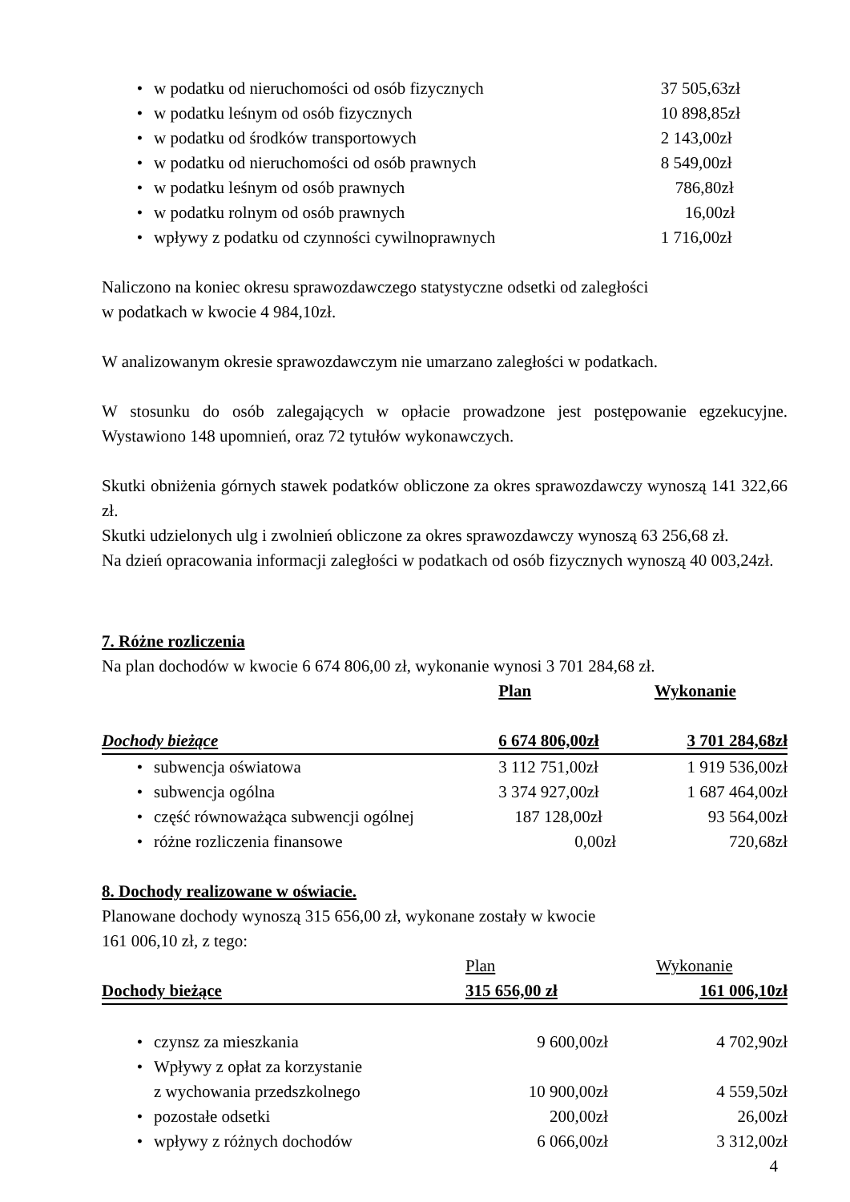| • | w podatku od nieruchomości od osób fizycznych | 37 505,63zł |
| • | w podatku leśnym od osób fizycznych | 10 898,85zł |
| • | w podatku od środków transportowych | 2 143,00zł |
| • | w podatku od nieruchomości od osób prawnych | 8 549,00zł |
| • | w podatku leśnym od osób prawnych | 786,80zł |
| • | w podatku rolnym od osób prawnych | 16,00zł |
| • | wpływy z podatku od czynności cywilnoprawnych | 1 716,00zł |
Naliczono na koniec okresu sprawozdawczego statystyczne odsetki od zaległości
w podatkach w kwocie 4 984,10zł.
W analizowanym okresie sprawozdawczym nie umarzano zaległości w podatkach.
W stosunku do osób zalegających w opłacie prowadzone jest postępowanie egzekucyjne. Wystawiono 148 upomnień, oraz 72 tytułów wykonawczych.
Skutki obniżenia górnych stawek podatków obliczone za okres sprawozdawczy wynoszą 141 322,66 zł.
Skutki udzielonych ulg i zwolnień obliczone za okres sprawozdawczy wynoszą 63 256,68 zł.
Na dzień opracowania informacji zaległości w podatkach od osób fizycznych wynoszą 40 003,24zł.
7. Różne rozliczenia
Na plan dochodów w kwocie 6 674 806,00 zł, wykonanie wynosi 3 701 284,68 zł.
| | | Plan | Wykonanie |
| Dochody bieżące | | 6 674 806,00zł | 3 701 284,68zł |
| • | subwencja oświatowa | 3 112 751,00zł | 1 919 536,00zł |
| • | subwencja ogólna | 3 374 927,00zł | 1 687 464,00zł |
| • | część równoważąca subwencji ogólnej | 187 128,00zł | 93 564,00zł |
| • | różne rozliczenia finansowe | 0,00zł | 720,68zł |
8. Dochody realizowane w oświacie.
Planowane dochody wynoszą 315 656,00 zł, wykonane zostały w kwocie
161 006,10 zł, z tego:
| | | Plan | Wykonanie |
| Dochody bieżące | | 315 656,00 zł | 161 006,10zł |
| • | czynsz za mieszkania | 9 600,00zł | 4 702,90zł |
| • | Wpływy z opłat za korzystanie z wychowania przedszkolnego | 10 900,00zł | 4 559,50zł |
| • | pozostałe odsetki | 200,00zł | 26,00zł |
| • | wpływy z różnych dochodów | 6 066,00zł | 3 312,00zł |
4